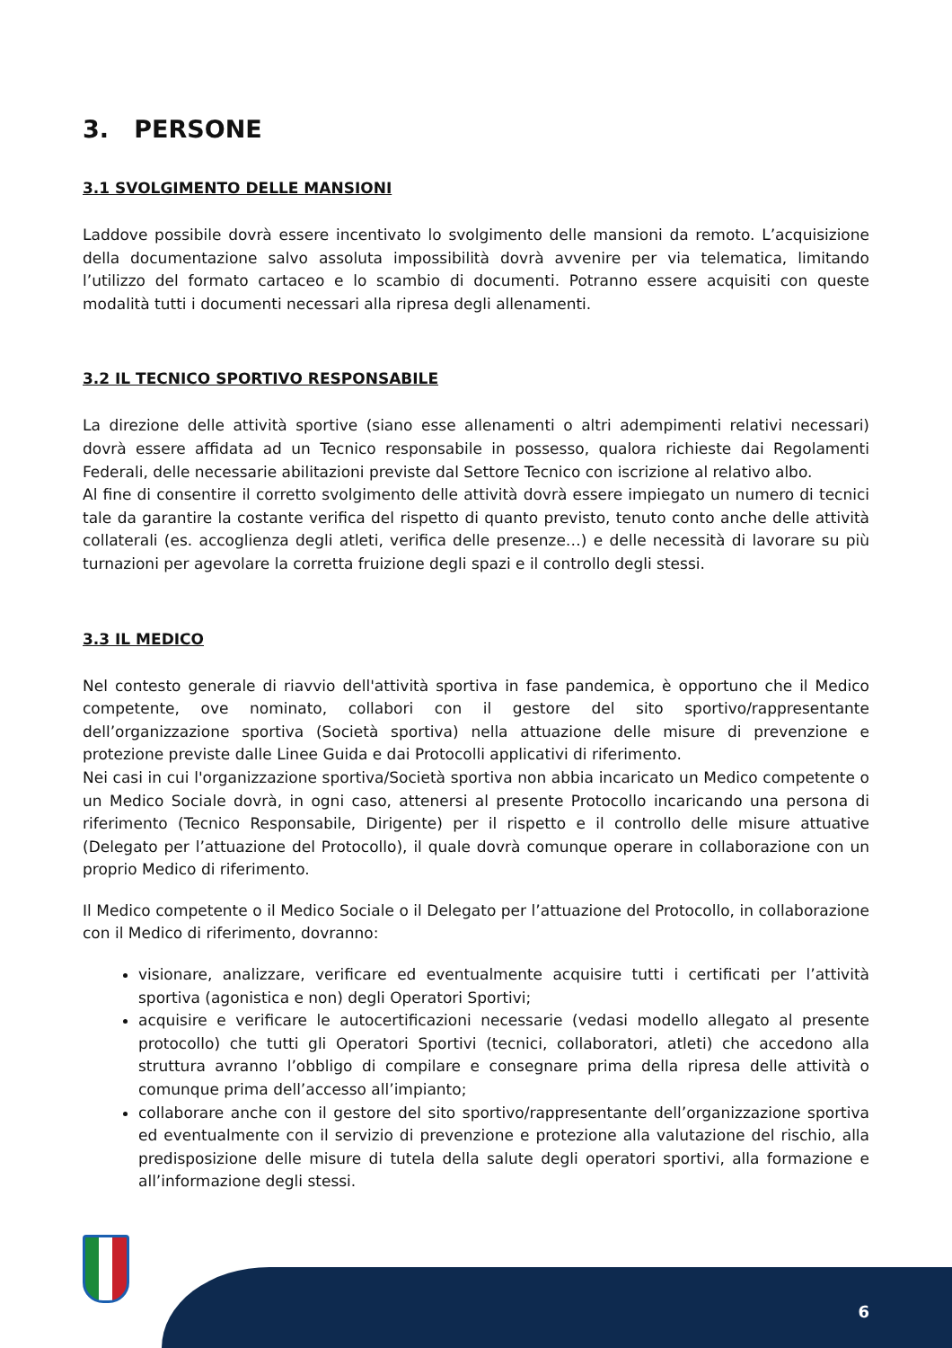3. PERSONE
3.1 SVOLGIMENTO DELLE MANSIONI
Laddove possibile dovrà essere incentivato lo svolgimento delle mansioni da remoto. L’acquisizione della documentazione salvo assoluta impossibilità dovrà avvenire per via telematica, limitando l’utilizzo del formato cartaceo e lo scambio di documenti. Potranno essere acquisiti con queste modalità tutti i documenti necessari alla ripresa degli allenamenti.
3.2 IL TECNICO SPORTIVO RESPONSABILE
La direzione delle attività sportive (siano esse allenamenti o altri adempimenti relativi necessari) dovrà essere affidata ad un Tecnico responsabile in possesso, qualora richieste dai Regolamenti Federali, delle necessarie abilitazioni previste dal Settore Tecnico con iscrizione al relativo albo.
Al fine di consentire il corretto svolgimento delle attività dovrà essere impiegato un numero di tecnici tale da garantire la costante verifica del rispetto di quanto previsto, tenuto conto anche delle attività collaterali (es. accoglienza degli atleti, verifica delle presenze…) e delle necessità di lavorare su più turnazioni per agevolare la corretta fruizione degli spazi e il controllo degli stessi.
3.3 IL MEDICO
Nel contesto generale di riavvio dell'attività sportiva in fase pandemica, è opportuno che il Medico competente, ove nominato, collabori con il gestore del sito sportivo/rappresentante dell’organizzazione sportiva (Società sportiva) nella attuazione delle misure di prevenzione e protezione previste dalle Linee Guida e dai Protocolli applicativi di riferimento.
Nei casi in cui l'organizzazione sportiva/Società sportiva non abbia incaricato un Medico competente o un Medico Sociale dovrà, in ogni caso, attenersi al presente Protocollo incaricando una persona di riferimento (Tecnico Responsabile, Dirigente) per il rispetto e il controllo delle misure attuative (Delegato per l’attuazione del Protocollo), il quale dovrà comunque operare in collaborazione con un proprio Medico di riferimento.
Il Medico competente o il Medico Sociale o il Delegato per l’attuazione del Protocollo, in collaborazione con il Medico di riferimento, dovranno:
visionare, analizzare, verificare ed eventualmente acquisire tutti i certificati per l’attività sportiva (agonistica e non) degli Operatori Sportivi;
acquisire e verificare le autocertificazioni necessarie (vedasi modello allegato al presente protocollo) che tutti gli Operatori Sportivi (tecnici, collaboratori, atleti) che accedono alla struttura avranno l’obbligo di compilare e consegnare prima della ripresa delle attività o comunque prima dell’accesso all’impianto;
collaborare anche con il gestore del sito sportivo/rappresentante dell’organizzazione sportiva ed eventualmente con il servizio di prevenzione e protezione alla valutazione del rischio, alla predisposizione delle misure di tutela della salute degli operatori sportivi, alla formazione e all’informazione degli stessi.
6